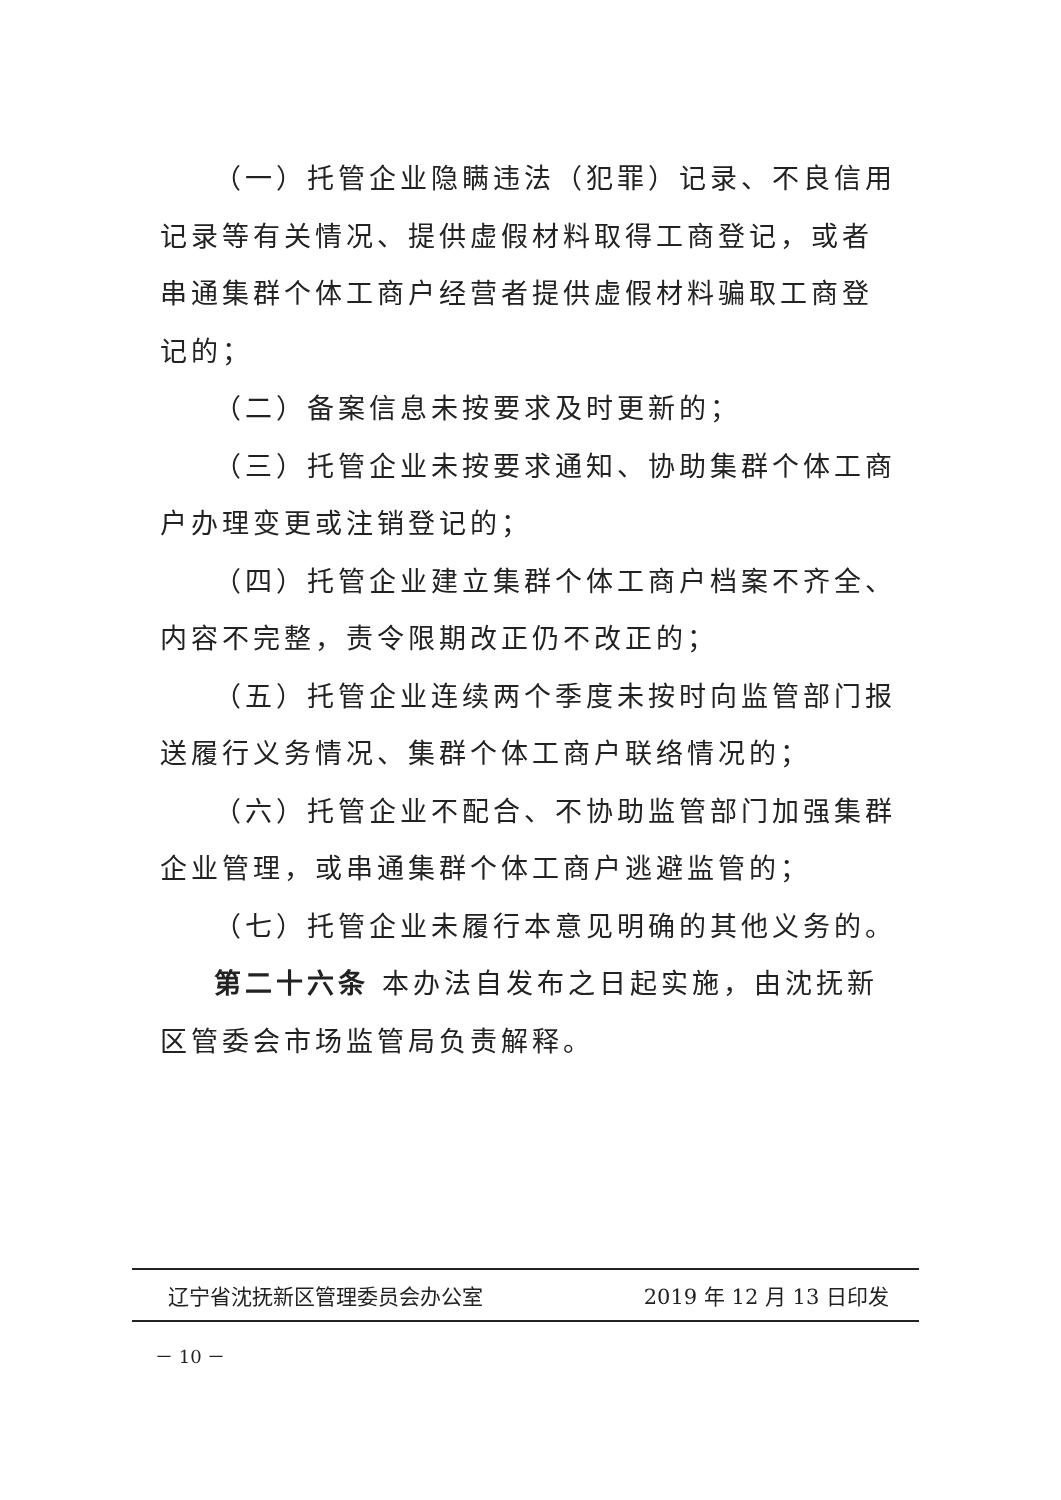（一）托管企业隐瞒违法（犯罪）记录、不良信用记录等有关情况、提供虚假材料取得工商登记，或者串通集群个体工商户经营者提供虚假材料骗取工商登记的；
（二）备案信息未按要求及时更新的；
（三）托管企业未按要求通知、协助集群个体工商户办理变更或注销登记的；
（四）托管企业建立集群个体工商户档案不齐全、内容不完整，责令限期改正仍不改正的；
（五）托管企业连续两个季度未按时向监管部门报送履行义务情况、集群个体工商户联络情况的；
（六）托管企业不配合、不协助监管部门加强集群企业管理，或串通集群个体工商户逃避监管的；
（七）托管企业未履行本意见明确的其他义务的。
第二十六条 本办法自发布之日起实施，由沈抚新区管委会市场监管局负责解释。
辽宁省沈抚新区管理委员会办公室 2019 年 12 月 13 日印发
－ 10 －